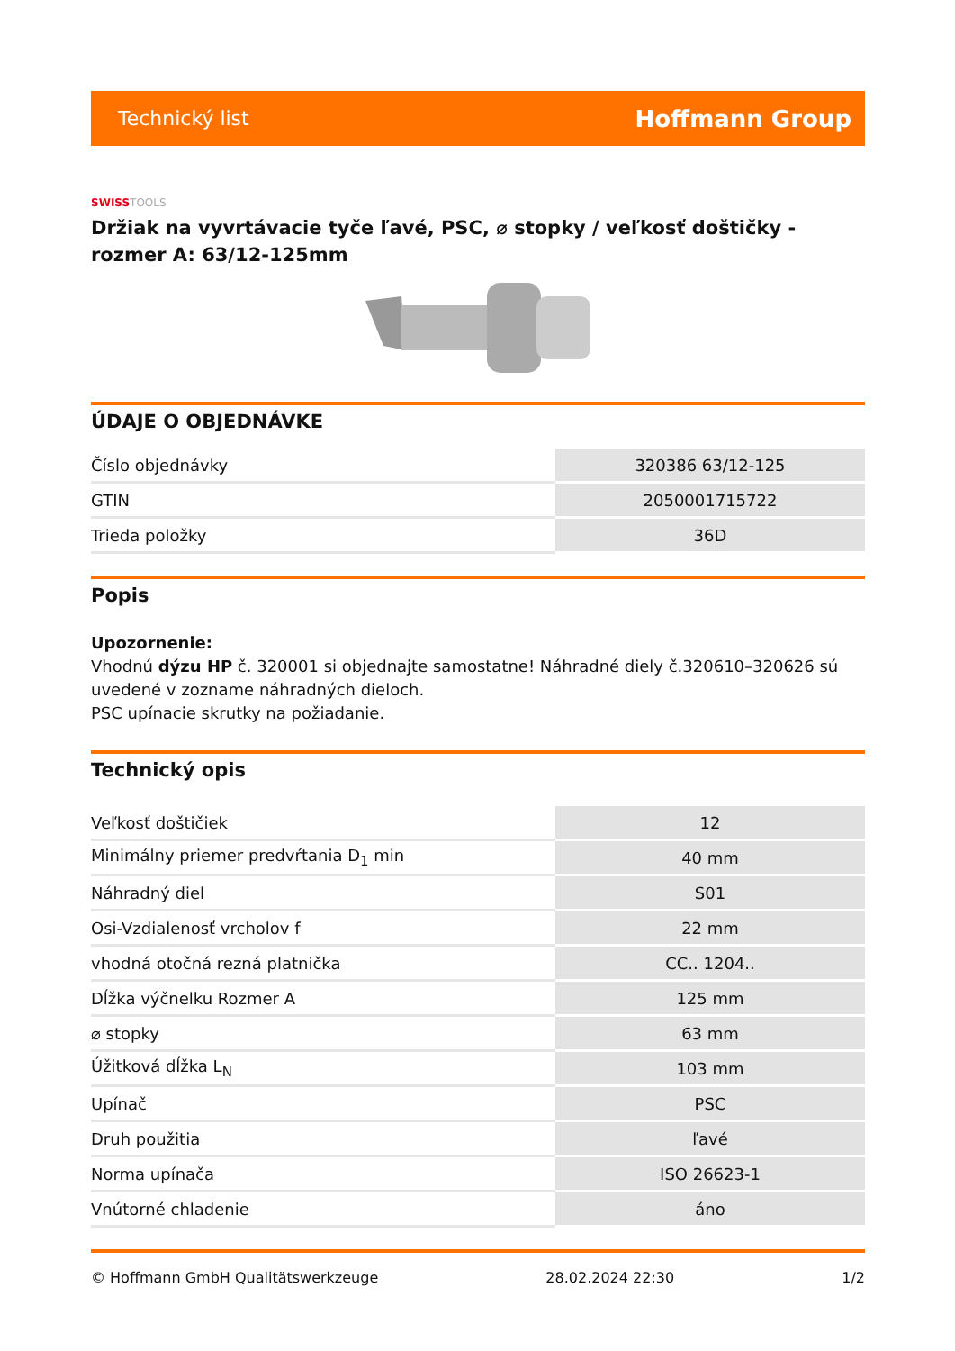Technický list
Hoffmann Group
SWISSTOOLS
Držiak na vyvrtávacie tyče ľavé, PSC, ⌀ stopky / veľkosť doštičky - rozmer A: 63/12-125mm
ÚDAJE O OBJEDNÁVKE
| Číslo objednávky | 320386 63/12-125 |
| GTIN | 2050001715722 |
| Trieda položky | 36D |
Popis
Upozornenie:
Vhodnú dýzu HP č. 320001 si objednajte samostatne! Náhradné diely č.320610–320626 sú uvedené v zozname náhradných dieloch.
PSC upínacie skrutky na požiadanie.
Technický opis
| Veľkosť doštičiek | 12 |
| Minimálny priemer predvŕtania D<sub>1</sub> min | 40 mm |
| Náhradný diel | S01 |
| Osi-Vzdialenosť vrcholov f | 22 mm |
| vhodná otočná rezná platnička | CC.. 1204.. |
| Dĺžka výčnelku Rozmer A | 125 mm |
| ⌀ stopky | 63 mm |
| Úžitková dĺžka L<sub>N</sub> | 103 mm |
| Upínač | PSC |
| Druh použitia | ľavé |
| Norma upínača | ISO 26623-1 |
| Vnútorné chladenie | áno |
© Hoffmann GmbH Qualitätswerkzeuge 28.02.2024 22:30 1/2